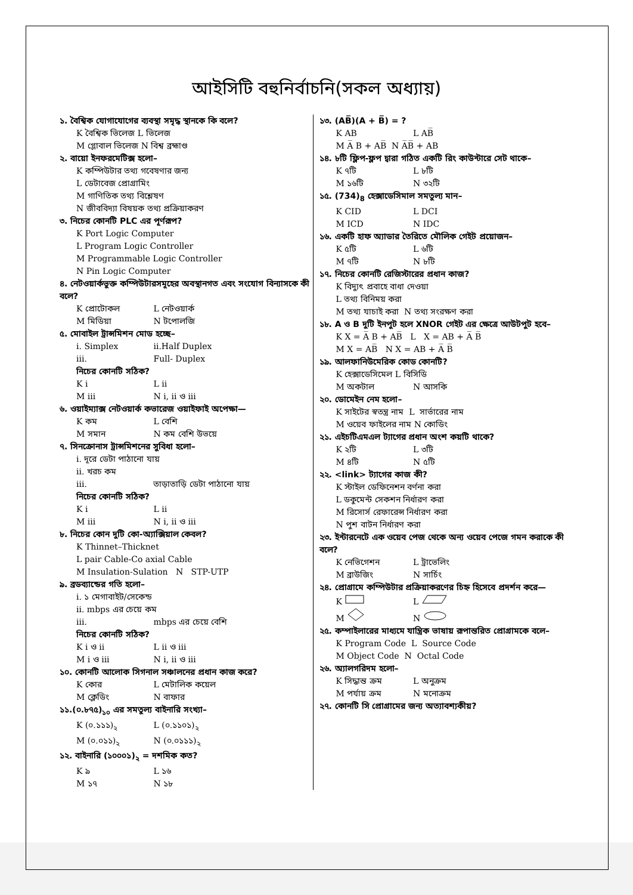আইসিটি বহুনির্বাচনি(সকল অধ্যায়)
১. বৈশ্বিক যোগাযোগের ব্যবস্থা সমৃদ্ধ স্থানকে কি বলে?
K বৈশ্বিক ভিলেজ L ভিলেজ
M গ্লোবাল ভিলেজ N বিশ্ব ব্রহ্মাণ্ড
২. বায়ো ইনফরমেটিক্স হলো–
K কম্পিউটার তথ্য গবেষণার জন্য
L ডেটাবেজ প্রোগ্রামিং
M গাণিতিক তথ্য বিশ্লেষণ
N জীববিদ্যা বিষয়ক তথ্য প্রক্রিয়াকরণ
৩. নিচের কোনটি PLC এর পূর্ণরূপ?
K Port Logic Computer
L Program Logic Controller
M Programmable Logic Controller
N Pin Logic Computer
৪. নেটওয়ার্কভুক্ত কম্পিউটারসমূহের অবস্থানগত এবং সংযোগ বিন্যাসকে কী বলে?
K প্রোটোকল L নেটওয়ার্ক
M মিডিয়া N টপোলজি
৫. মোবাইল ট্রান্সমিশন মোড হচ্ছে–
i. Simplex ii.Half Duplex
iii. Full- Duplex
নিচের কোনটি সঠিক?
K i L ii
M iii N i, ii ও iii
৬. ওয়াইম্যাক্স নেটওয়ার্ক কভারেজ ওয়াইফাই অপেক্ষা—
K কম L বেশি
M সমান N কম বেশি উভয়ে
৭. সিনক্রোনাস ট্রান্সমিশনের সুবিধা হলো–
i. দূরে ডেটা পাঠানো যায়
ii. খরচ কম
iii. তাড়াতাড়ি ডেটা পাঠানো যায়
নিচের কোনটি সঠিক?
K i L ii
M iii N i, ii ও iii
৮. নিচের কোন দুটি কো-অ্যাক্সিয়াল কেবল?
K Thinnet–Thicknet
L pair Cable-Co axial Cable
M Insulation-Sulation N STP-UTP
৯. ব্রডব্যান্ডের গতি হলো–
i. ১ মেগাবাইট/সেকেন্ড
ii. mbps এর চেয়ে কম
iii. mbps এর চেয়ে বেশি
নিচের কোনটি সঠিক?
K i ও ii L ii ও iii
M i ও iii N i, ii ও iii
১০. কোনটি আলোক সিগনাল সঞ্চালনের প্রধান কাজ করে?
K কোর L মেটালিক কয়েল
M ক্লেডিং N বাফার
১১.(০.৮৭৫)<sub>১০</sub> এর সমতুল্য বাইনারি সংখ্যা–
K (০.১১১)<sub>২</sub> L (০.১১০১)<sub>২</sub>
M (০.০১১)<sub>২</sub> N (০.০১১১)<sub>২</sub>
১২. বাইনারি (১০০০১)<sub>২</sub> = দশমিক কত?
K ৯ L ১৬
M ১৭ N ১৮
১৩. (AB̅)(A + B̅) = ?
K AB L AB̅
M A̅ B + AB̅ N A̅B̅ + AB
১৪. ৮টি ফ্লিপ-ফ্লপ দ্বারা গঠিত একটি রিং কাউন্টারে সেট থাকে–
K ৭টি L ৮টি
M ১৬টি N ৩২টি
১৫. (734)<sub>8</sub> হেক্সাডেসিমাল সমতুল্য মান–
K CID L DCI
M ICD N IDC
১৬. একটি হাফ অ্যাডার তৈরিতে মৌলিক গেইট প্রয়োজন–
K ৫টি L ৬টি
M ৭টি N ৮টি
১৭. নিচের কোনটি রেজিস্টারের প্রধান কাজ?
K বিদ্যুৎ প্রবাহে বাধা দেওয়া
L তথ্য বিনিময় করা
M তথ্য যাচাই করা N তথ্য সংরক্ষণ করা
১৮. A ও B দুটি ইনপুট হলে XNOR গেইট এর ক্ষেত্রে আউটপুট হবে–
K X = A̅ B + AB̅ L X = AB + A̅ B̅
M X = AB̅ N X = AB + A̅ B̅
১৯. আলফানিউমেরিক কোড কোনটি?
K হেক্সাডেসিমেল L বিসিডি
M অকটাল N আসকি
২০. ডোমেইন নেম হলো–
K সাইটের স্বতন্ত্র নাম L সার্ভারের নাম
M ওয়েব ফাইলের নাম N কোডিং
২১. এইচটিএমএল ট্যাগের প্রধান অংশ কয়টি থাকে?
K ২টি L ৩টি
M ৪টি N ৫টি
২২. <link> ট্যাগের কাজ কী?
K স্টাইল ডেফিনেশন বর্ণনা করা
L ডকুমেন্ট সেকশন নির্ধারণ করা
M রিসোর্স রেফারেন্স নির্ধারণ করা
N পুশ বাটন নির্ধারণ করা
২৩. ইন্টারনেটে এক ওয়েব পেজ থেকে অন্য ওয়েব পেজে গমন করাকে কী বলে?
K নেভিগেশন L ট্রাভেলিং
M ব্রাউজিং N সার্চিং
২৪. প্রোগ্রামে কম্পিউটার প্রক্রিয়াকরণের চিহ্ন হিসেবে প্রদর্শন করে—
K L
M N
২৫. কম্পাইলারের মাধ্যমে যান্ত্রিক ভাষায় রূপান্তরিত প্রোগ্রামকে বলে–
K Program Code L Source Code
M Object Code N Octal Code
২৬. অ্যালগরিদম হলো–
K সিদ্ধান্ত ক্রম L অনুক্রম
M পর্যায় ক্রম N মনোক্রম
২৭. কোনটি সি প্রোগ্রামের জন্য অত্যাবশ্যকীয়?